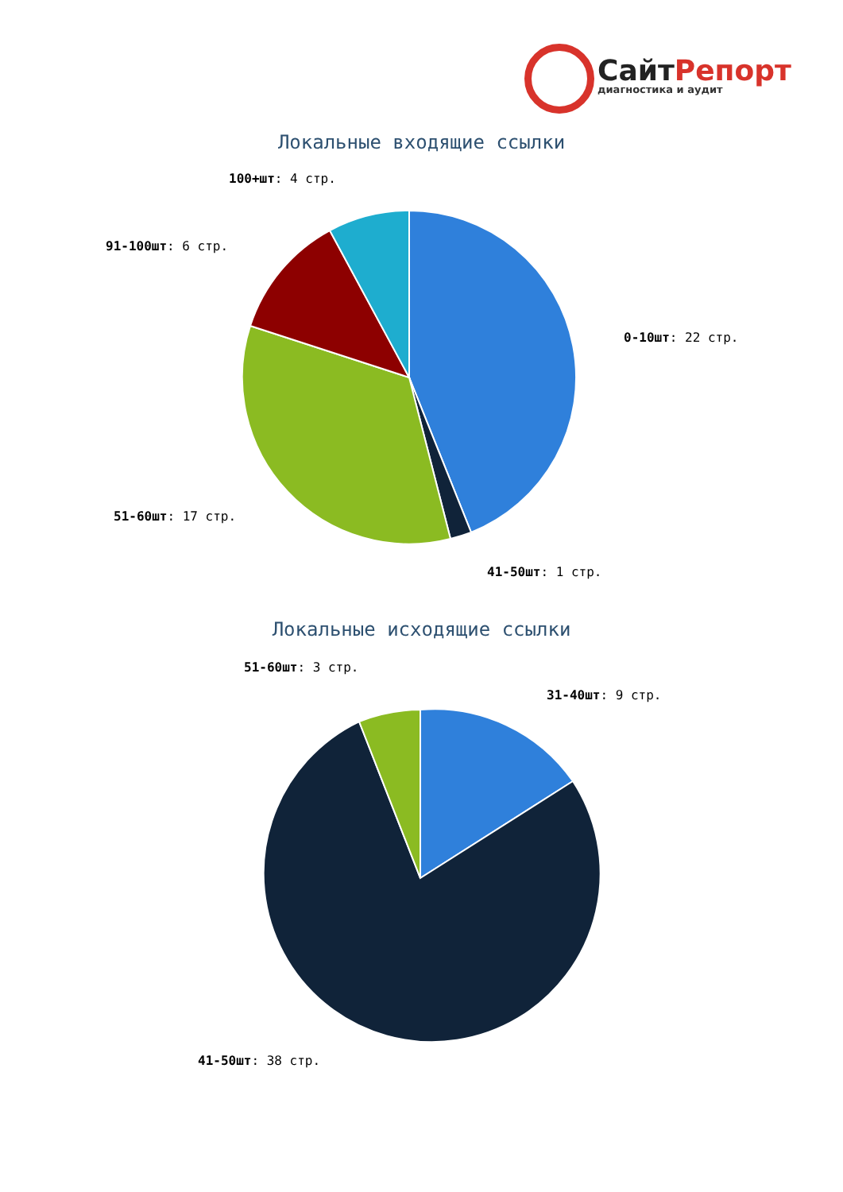СайтРепорт
диагностика и аудит
Локальные входящие ссылки
100+шт: 4 стр.
91-100шт: 6 стр.
0-10шт: 22 стр.
51-60шт: 17 стр.
41-50шт: 1 стр.
Локальные исходящие ссылки
51-60шт: 3 стр.
31-40шт: 9 стр.
41-50шт: 38 стр.